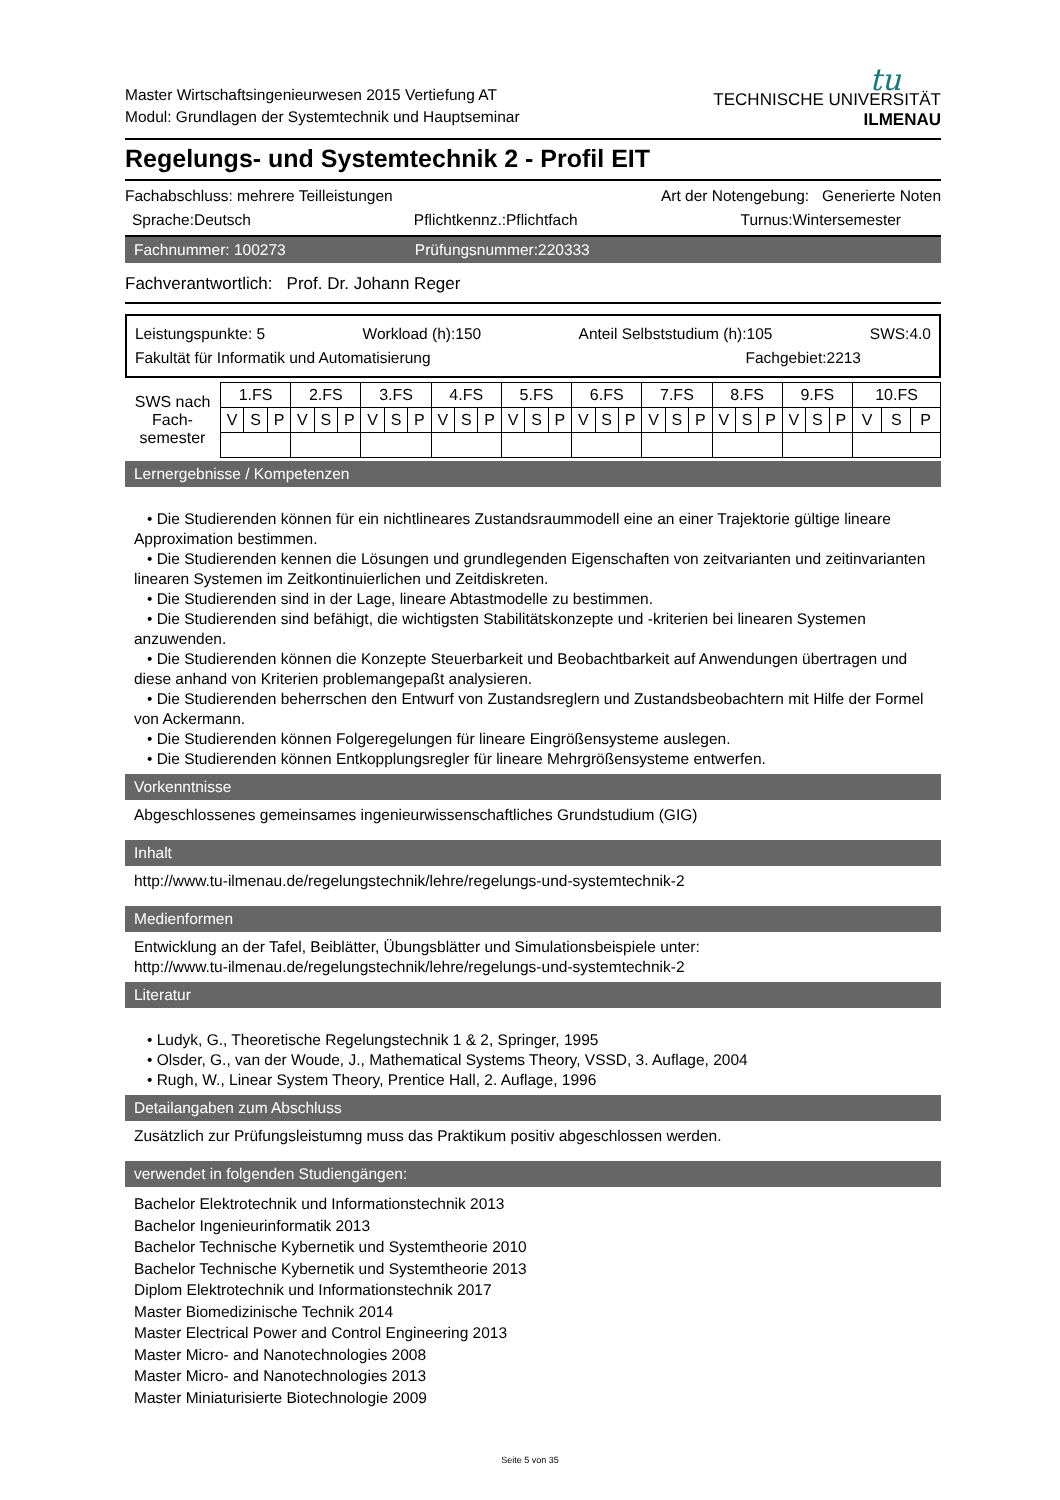Master Wirtschaftsingenieurwesen 2015 Vertiefung AT
Modul: Grundlagen der Systemtechnik und Hauptseminar
tu
TECHNISCHE UNIVERSITÄT
ILMENAU
Regelungs- und Systemtechnik 2 - Profil EIT
Fachabschluss: mehrere Teilleistungen Art der Notengebung: Generierte Noten
Sprache:Deutsch Pflichtkennz.:Pflichtfach Turnus:Wintersemester
Fachnummer: 100273 Prüfungsnummer:220333
Fachverantwortlich: Prof. Dr. Johann Reger
Leistungspunkte: 5 Workload (h):150 Anteil Selbststudium (h):105 SWS:4.0
Fakultät für Informatik und Automatisierung Fachgebiet:2213
| SWS nach Fach-semester | 1.FS | | | 2.FS | | | 3.FS | | | 4.FS | | | 5.FS | | | 6.FS | | | 7.FS | | | 8.FS | | | 9.FS | | | 10.FS | | |
| | V | S | P | V | S | P | V | S | P | V | S | P | V | S | P | V | S | P | V | S | P | V | S | P | V | S | P | V | S | P |
Lernergebnisse / Kompetenzen
• Die Studierenden können für ein nichtlineares Zustandsraummodell eine an einer Trajektorie gültige lineare Approximation bestimmen.
• Die Studierenden kennen die Lösungen und grundlegenden Eigenschaften von zeitvarianten und zeitinvarianten linearen Systemen im Zeitkontinuierlichen und Zeitdiskreten.
• Die Studierenden sind in der Lage, lineare Abtastmodelle zu bestimmen.
• Die Studierenden sind befähigt, die wichtigsten Stabilitätskonzepte und -kriterien bei linearen Systemen anzuwenden.
• Die Studierenden können die Konzepte Steuerbarkeit und Beobachtbarkeit auf Anwendungen übertragen und diese anhand von Kriterien problemangepaßt analysieren.
• Die Studierenden beherrschen den Entwurf von Zustandsreglern und Zustandsbeobachtern mit Hilfe der Formel von Ackermann.
• Die Studierenden können Folgeregelungen für lineare Eingrößensysteme auslegen.
• Die Studierenden können Entkopplungsregler für lineare Mehrgrößensysteme entwerfen.
Vorkenntnisse
Abgeschlossenes gemeinsames ingenieurwissenschaftliches Grundstudium (GIG)
Inhalt
http://www.tu-ilmenau.de/regelungstechnik/lehre/regelungs-und-systemtechnik-2
Medienformen
Entwicklung an der Tafel, Beiblätter, Übungsblätter und Simulationsbeispiele unter:
http://www.tu-ilmenau.de/regelungstechnik/lehre/regelungs-und-systemtechnik-2
Literatur
• Ludyk, G., Theoretische Regelungstechnik 1 & 2, Springer, 1995
• Olsder, G., van der Woude, J., Mathematical Systems Theory, VSSD, 3. Auflage, 2004
• Rugh, W., Linear System Theory, Prentice Hall, 2. Auflage, 1996
Detailangaben zum Abschluss
Zusätzlich zur Prüfungsleistumng muss das Praktikum positiv abgeschlossen werden.
verwendet in folgenden Studiengängen:
Bachelor Elektrotechnik und Informationstechnik 2013
Bachelor Ingenieurinformatik 2013
Bachelor Technische Kybernetik und Systemtheorie 2010
Bachelor Technische Kybernetik und Systemtheorie 2013
Diplom Elektrotechnik und Informationstechnik 2017
Master Biomedizinische Technik 2014
Master Electrical Power and Control Engineering 2013
Master Micro- and Nanotechnologies 2008
Master Micro- and Nanotechnologies 2013
Master Miniaturisierte Biotechnologie 2009
Seite 5 von 35